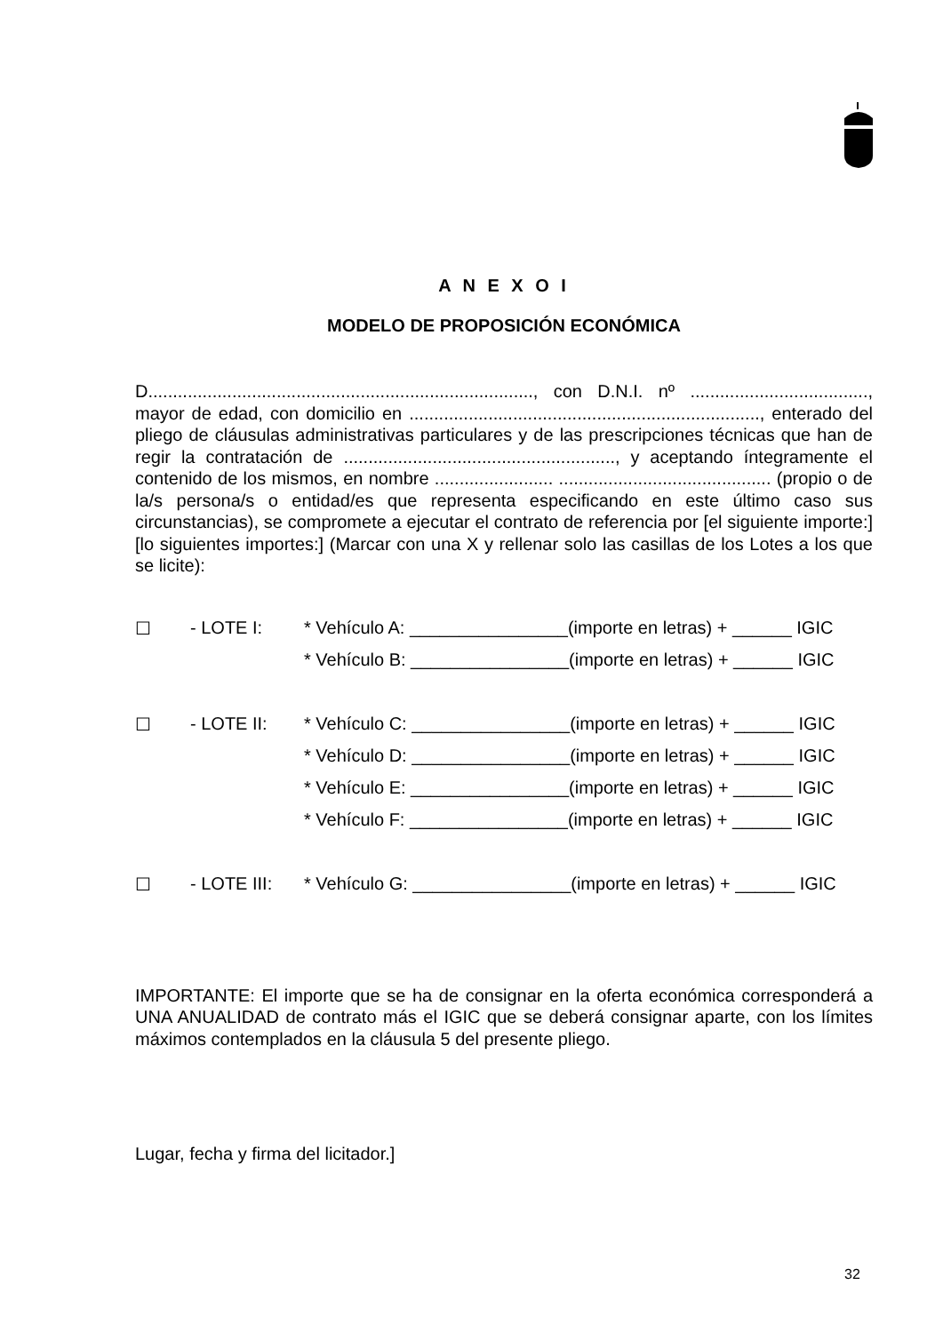A N E X O I
MODELO DE PROPOSICIÓN ECONÓMICA
D.............................................................................., con D.N.I. nº ...................................., mayor de edad, con domicilio en ......................................................................., enterado del pliego de cláusulas administrativas particulares y de las prescripciones técnicas que han de regir la contratación de ......................................................., y aceptando íntegramente el contenido de los mismos, en nombre ........................ ........................................... (propio o de la/s persona/s o entidad/es que representa especificando en este último caso sus circunstancias), se compromete a ejecutar el contrato de referencia por [el siguiente importe:] [lo siguientes importes:] (Marcar con una X y rellenar solo las casillas de los Lotes a los que se licite):
☐ - LOTE I: * Vehículo A: ________________(importe en letras) + ______ IGIC
* Vehículo B: ________________(importe en letras) + ______ IGIC
☐ - LOTE II: * Vehículo C: ________________(importe en letras) + ______ IGIC
* Vehículo D: ________________(importe en letras) + ______ IGIC
* Vehículo E: ________________(importe en letras) + ______ IGIC
* Vehículo F: ________________(importe en letras) + ______ IGIC
☐ - LOTE III: * Vehículo G: ________________(importe en letras) + ______ IGIC
IMPORTANTE: El importe que se ha de consignar en la oferta económica corresponderá a UNA ANUALIDAD de contrato más el IGIC que se deberá consignar aparte, con los límites máximos contemplados en la cláusula 5 del presente pliego.
Lugar, fecha y firma del licitador.]
32